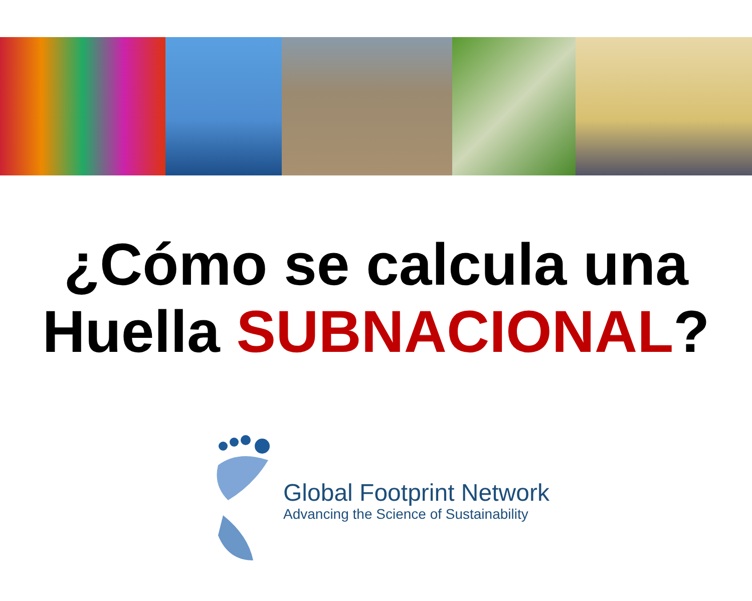¿Cómo se calcula una
Huella SUBNACIONAL?
Global Footprint Network
Advancing the Science of Sustainability